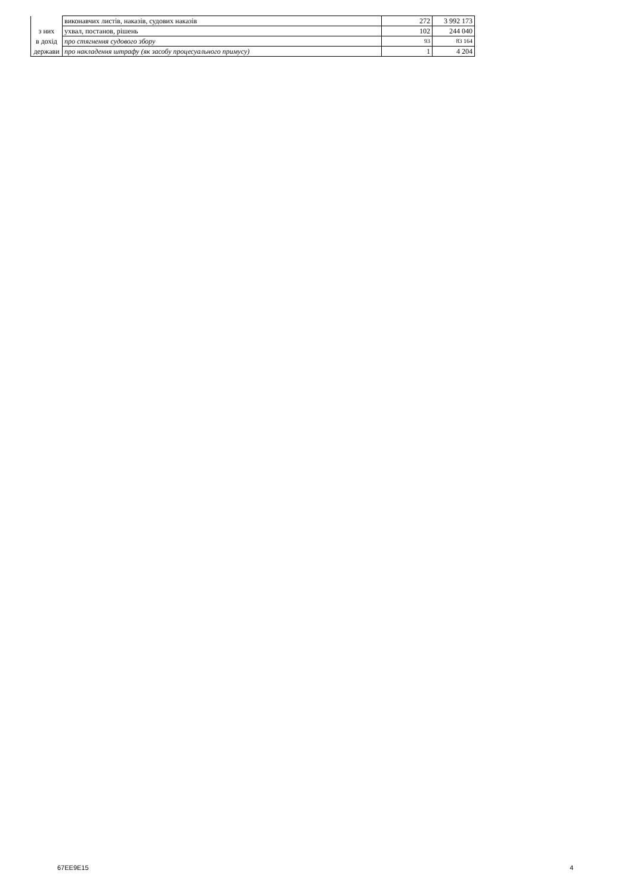| | виконавчих листів, наказів, судових наказів | 272 | 3 992 173 |
| з них | ухвал, постанов, рішень | 102 | 244 040 |
| в дохід | про стягнення судового збору | 93 | 83 164 |
| держави | про накладення штрафу (як засобу процесуального примусу) | 1 | 4 204 |
67EE9E15 4